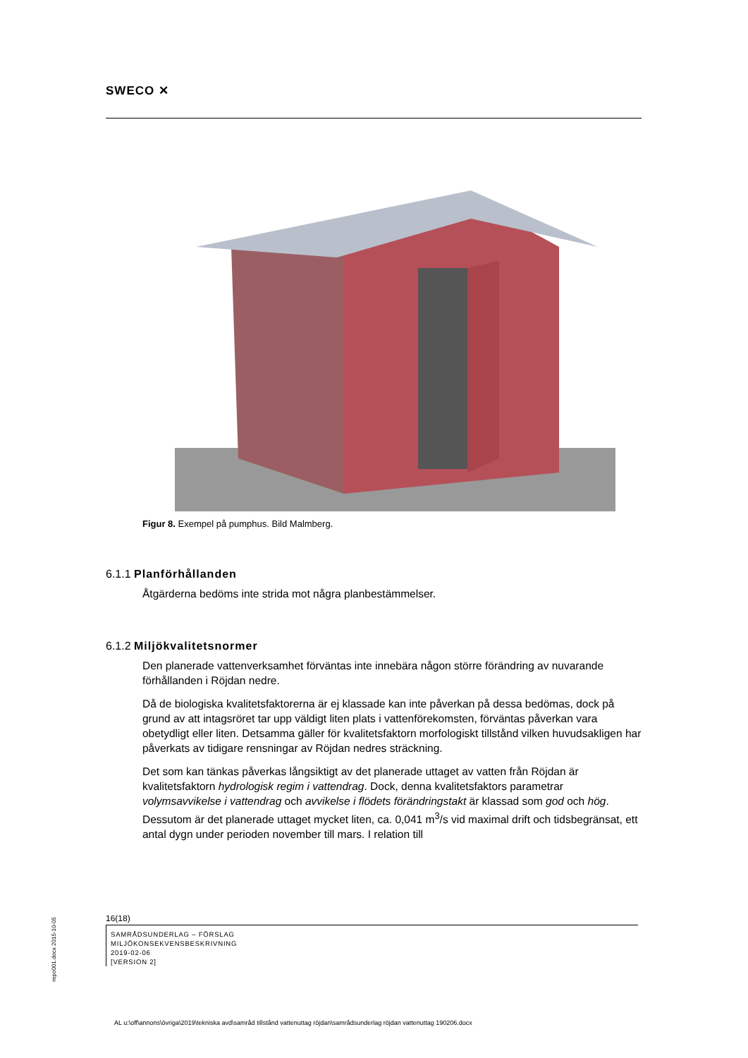SWECO ✕
Figur 8. Exempel på pumphus. Bild Malmberg.
6.1.1 Planförhållanden
Åtgärderna bedöms inte strida mot några planbestämmelser.
6.1.2 Miljökvalitetsnormer
Den planerade vattenverksamhet förväntas inte innebära någon större förändring av nuvarande förhållanden i Röjdan nedre.
Då de biologiska kvalitetsfaktorerna är ej klassade kan inte påverkan på dessa bedömas, dock på grund av att intagsröret tar upp väldigt liten plats i vattenförekomsten, förväntas påverkan vara obetydligt eller liten. Detsamma gäller för kvalitetsfaktorn morfologiskt tillstånd vilken huvudsakligen har påverkats av tidigare rensningar av Röjdan nedres sträckning.
Det som kan tänkas påverkas långsiktigt av det planerade uttaget av vatten från Röjdan är kvalitetsfaktorn hydrologisk regim i vattendrag. Dock, denna kvalitetsfaktors parametrar volymsavvikelse i vattendrag och avvikelse i flödets förändringstakt är klassad som god och hög. Dessutom är det planerade uttaget mycket liten, ca. 0,041 m<sup>3</sup>/s vid maximal drift och tidsbegränsat, ett antal dygn under perioden november till mars. I relation till
16(18)
SAMRÅDSUNDERLAG – FÖRSLAG
MILJÖKONSEKVENSBESKRIVNING
2019-02-06
[VERSION 2]
repo001.docx 2015-10-05
AL u:\off\annons\övriga\2019\tekniska avd\samråd tillstånd vattenuttag röjdan\samrådsunderlag röjdan vattenuttag 190206.docx